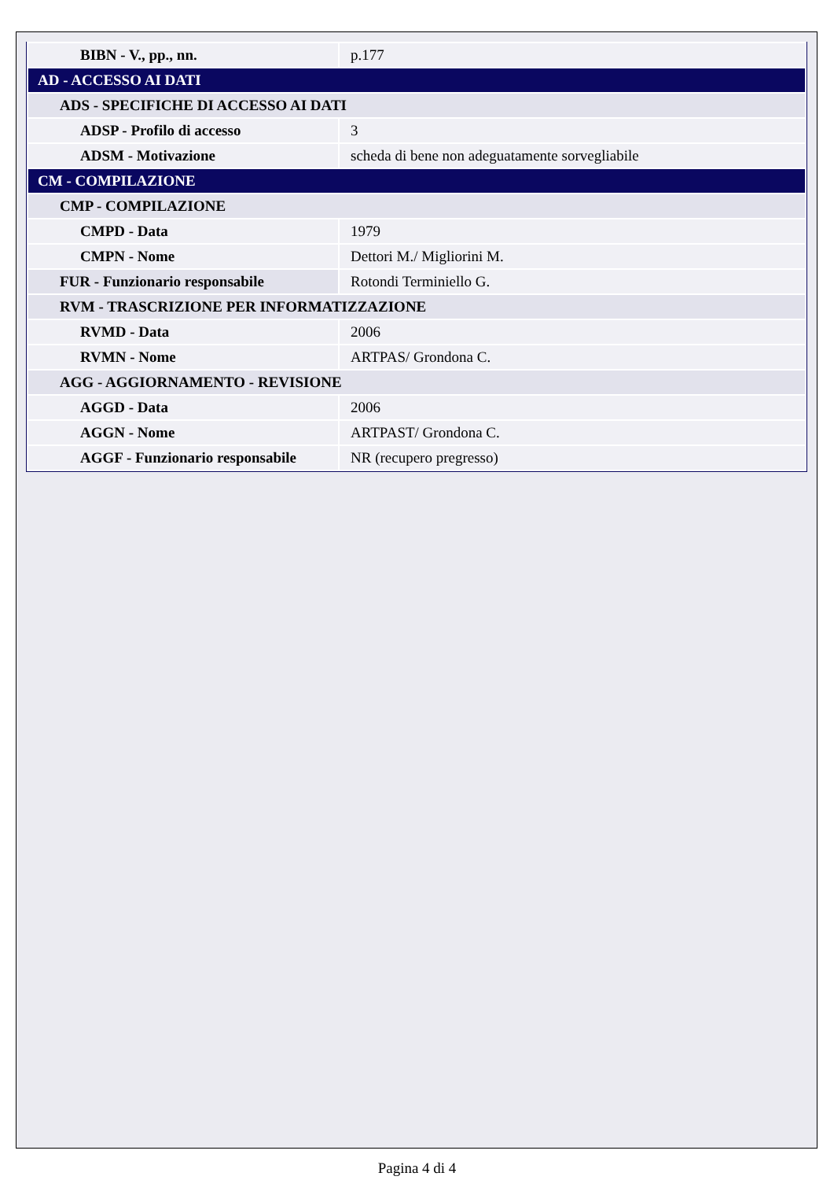| BIBN - V., pp., nn. | p.177 |
| AD - ACCESSO AI DATI | |
| ADS - SPECIFICHE DI ACCESSO AI DATI | |
| ADSP - Profilo di accesso | 3 |
| ADSM - Motivazione | scheda di bene non adeguatamente sorvegliabile |
| CM - COMPILAZIONE | |
| CMP - COMPILAZIONE | |
| CMPD - Data | 1979 |
| CMPN - Nome | Dettori M./ Migliorini M. |
| FUR - Funzionario responsabile | Rotondi Terminiello G. |
| RVM - TRASCRIZIONE PER INFORMATIZZAZIONE | |
| RVMD - Data | 2006 |
| RVMN - Nome | ARTPAS/ Grondona C. |
| AGG - AGGIORNAMENTO - REVISIONE | |
| AGGD - Data | 2006 |
| AGGN - Nome | ARTPAST/ Grondona C. |
| AGGF - Funzionario responsabile | NR (recupero pregresso) |
Pagina 4 di 4